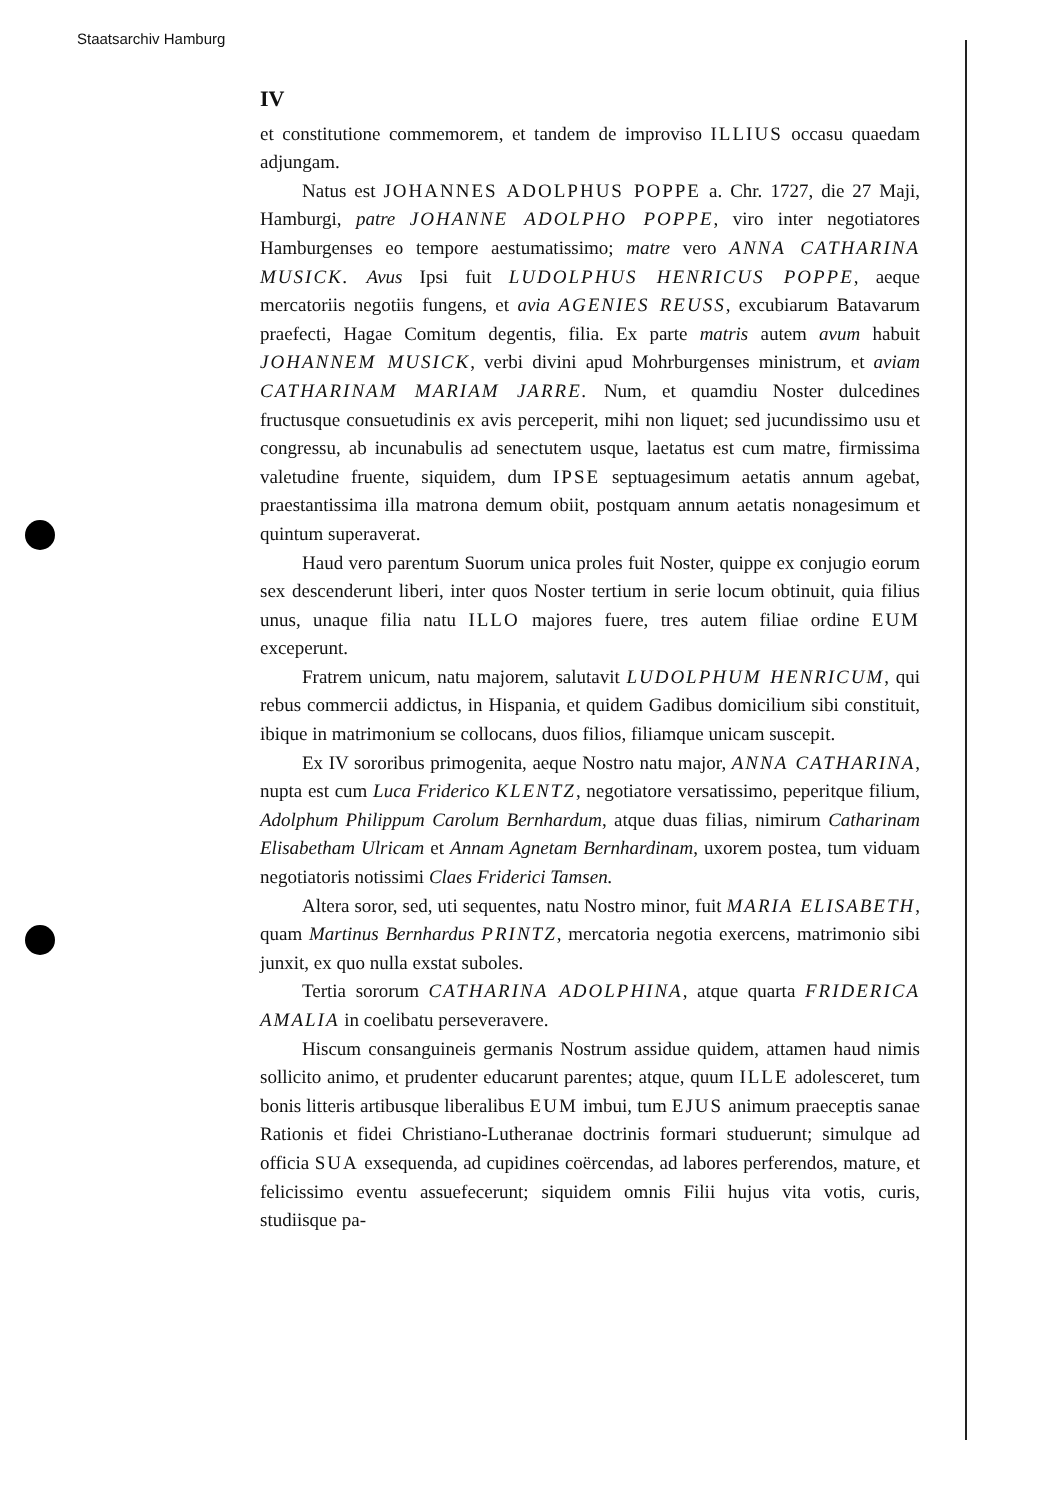Staatsarchiv Hamburg
IV
et constitutione commemorem, et tandem de improviso ILLIUS occasu quaedam adjungam.
Natus est JOHANNES ADOLPHUS POPPE a. Chr. 1727, die 27 Maji, Hamburgi, patre JOHANNE ADOLPHO POPPE, viro inter negotiatores Hamburgenses eo tempore aestumatissimo; matre vero ANNA CATHARINA MUSICK. Avus Ipsi fuit LUDOLPHUS HENRICUS POPPE, aeque mercatoriis negotiis fungens, et avia AGENIES REUSS, excubiarum Batavarum praefecti, Hagae Comitum degentis, filia. Ex parte matris autem avum habuit JOHANNEM MUSICK, verbi divini apud Mohrburgenses ministrum, et aviam CATHARINAM MARIAM JARRE. Num, et quamdiu Noster dulcedines fructusque consuetudinis ex avis perceperit, mihi non liquet; sed jucundissimo usu et congressu, ab incunabulis ad senectutem usque, laetatus est cum matre, firmissima valetudine fruente, siquidem, dum IPSE septuagesimum aetatis annum agebat, praestantissima illa matrona demum obiit, postquam annum aetatis nonagesimum et quintum superaverat.
Haud vero parentum Suorum unica proles fuit Noster, quippe ex conjugio eorum sex descenderunt liberi, inter quos Noster tertium in serie locum obtinuit, quia filius unus, unaque filia natu ILLO majores fuere, tres autem filiae ordine EUM exceperunt.
Fratrem unicum, natu majorem, salutavit LUDOLPHUM HENRICUM, qui rebus commercii addictus, in Hispania, et quidem Gadibus domicilium sibi constituit, ibique in matrimonium se collocans, duos filios, filiamque unicam suscepit.
Ex IV sororibus primogenita, aeque Nostro natu major, ANNA CATHARINA, nupta est cum Luca Friderico KLENTZ, negotiatore versatissimo, peperitque filium, Adolphum Philippum Carolum Bernhardum, atque duas filias, nimirum Catharinam Elisabetham Ulricam et Annam Agnetam Bernhardinam, uxorem postea, tum viduam negotiatoris notissimi Claes Friderici Tamsen.
Altera soror, sed, uti sequentes, natu Nostro minor, fuit MARIA ELISABETH, quam Martinus Bernhardus PRINTZ, mercatoria negotia exercens, matrimonio sibi junxit, ex quo nulla exstat suboles.
Tertia sororum CATHARINA ADOLPHINA, atque quarta FRIDERICA AMALIA in coelibatu perseveravere.
Hiscum consanguineis germanis Nostrum assidue quidem, attamen haud nimis sollicito animo, et prudenter educarunt parentes; atque, quum ILLE adolesceret, tum bonis litteris artibusque liberalibus EUM imbui, tum EJUS animum praeceptis sanae Rationis et fidei Christiano-Lutheranae doctrinis formari studuerunt; simulque ad officia SUA exsequenda, ad cupidines coërcendas, ad labores perferendos, mature, et felicissimo eventu assuefecerunt; siquidem omnis Filii hujus vita votis, curis, studiisque pa-